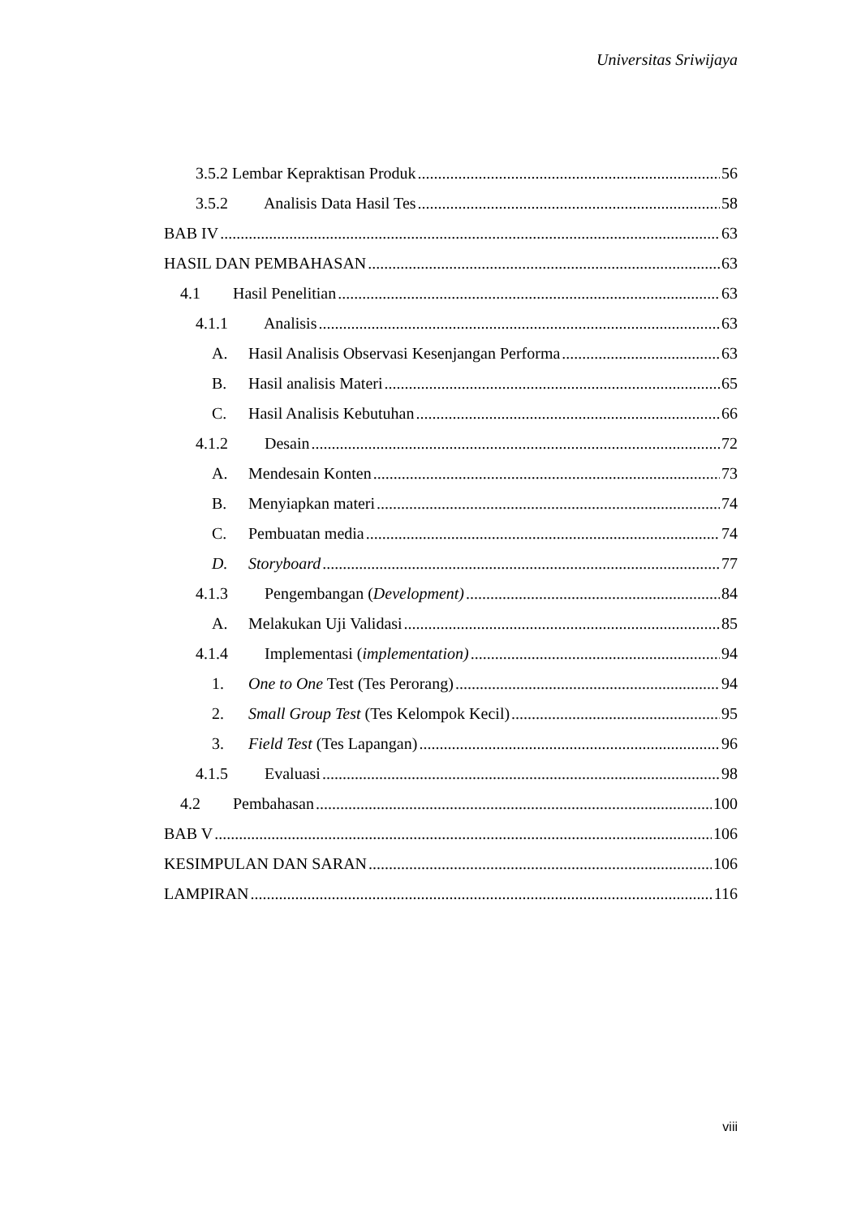Universitas Sriwijaya
3.5.2 Lembar Kepraktisan Produk 56
3.5.2 Analisis Data Hasil Tes 58
BAB IV 63
HASIL DAN PEMBAHASAN 63
4.1 Hasil Penelitian 63
4.1.1 Analisis 63
A. Hasil Analisis Observasi Kesenjangan Performa 63
B. Hasil analisis Materi 65
C. Hasil Analisis Kebutuhan 66
4.1.2 Desain 72
A. Mendesain Konten 73
B. Menyiapkan materi 74
C. Pembuatan media 74
D. Storyboard 77
4.1.3 Pengembangan (Development) 84
A. Melakukan Uji Validasi 85
4.1.4 Implementasi (implementation) 94
1. One to One Test (Tes Perorang) 94
2. Small Group Test (Tes Kelompok Kecil) 95
3. Field Test (Tes Lapangan) 96
4.1.5 Evaluasi 98
4.2 Pembahasan 100
BAB V 106
KESIMPULAN DAN SARAN 106
LAMPIRAN 116
viii